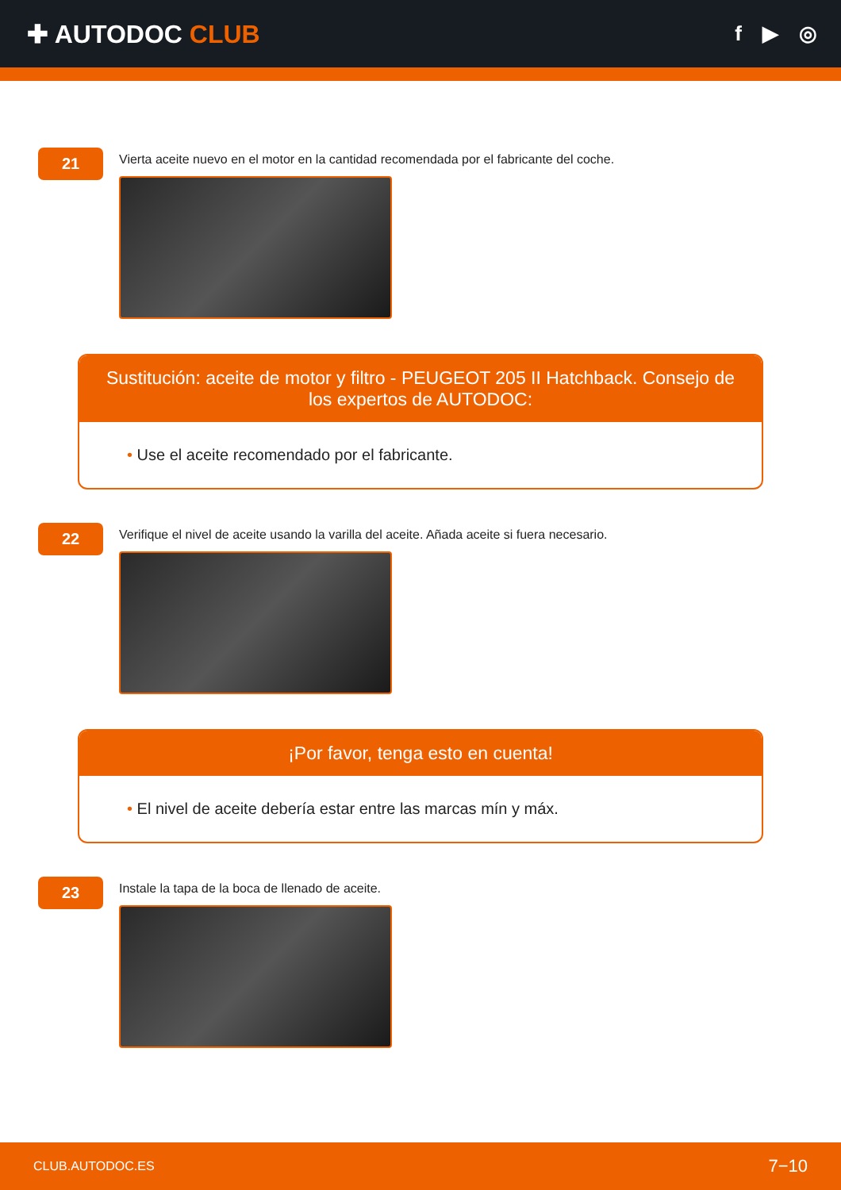✚ AUTODOC CLUB
f ▶ ◎
21
Vierta aceite nuevo en el motor en la cantidad recomendada por el fabricante del coche.
Sustitución: aceite de motor y filtro - PEUGEOT 205 II Hatchback. Consejo de los expertos de AUTODOC:
• Use el aceite recomendado por el fabricante.
22
Verifique el nivel de aceite usando la varilla del aceite. Añada aceite si fuera necesario.
¡Por favor, tenga esto en cuenta!
• El nivel de aceite debería estar entre las marcas mín y máx.
23
Instale la tapa de la boca de llenado de aceite.
CLUB.AUTODOC.ES 7−10